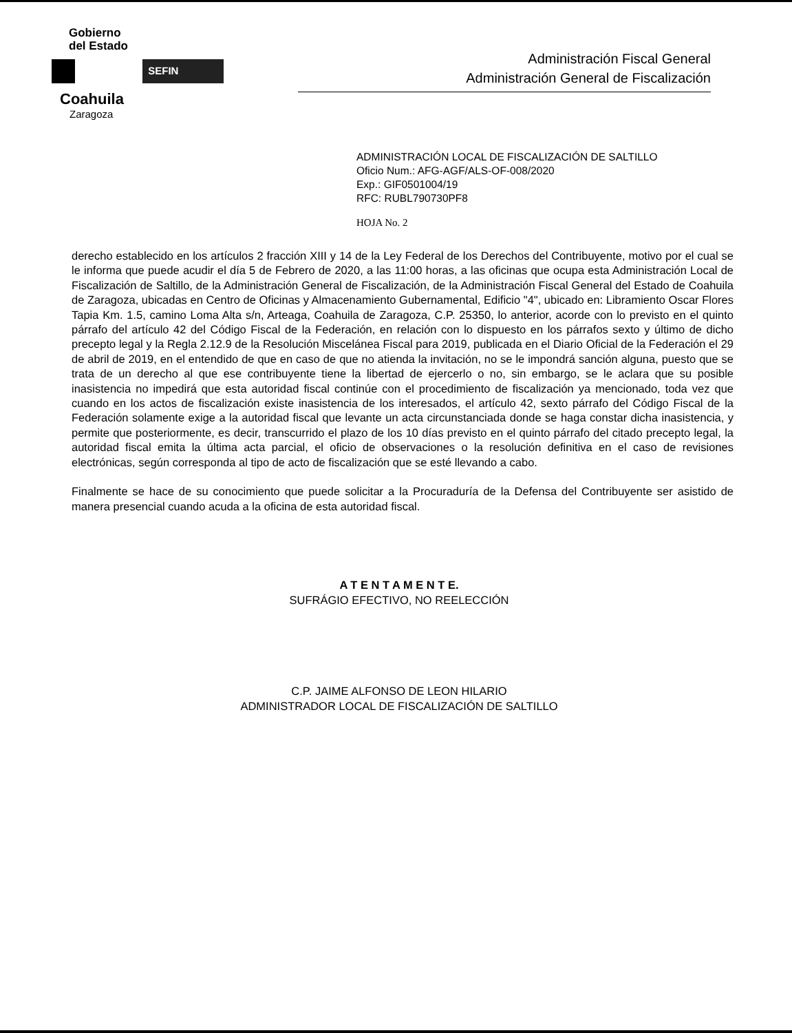Gobierno
del Estado
SEFIN
Coahuila
Zaragoza
Administración Fiscal General
Administración General de Fiscalización
ADMINISTRACIÓN LOCAL DE FISCALIZACIÓN DE SALTILLO
Oficio Num.: AFG-AGF/ALS-OF-008/2020
Exp.: GIF0501004/19
RFC: RUBL790730PF8
HOJA No. 2
derecho establecido en los artículos 2 fracción XIII y 14 de la Ley Federal de los Derechos del Contribuyente, motivo por el cual se le informa que puede acudir el día 5 de Febrero de 2020, a las 11:00 horas, a las oficinas que ocupa esta Administración Local de Fiscalización de Saltillo, de la Administración General de Fiscalización, de la Administración Fiscal General del Estado de Coahuila de Zaragoza, ubicadas en Centro de Oficinas y Almacenamiento Gubernamental, Edificio "4", ubicado en: Libramiento Oscar Flores Tapia Km. 1.5, camino Loma Alta s/n, Arteaga, Coahuila de Zaragoza, C.P. 25350, lo anterior, acorde con lo previsto en el quinto párrafo del artículo 42 del Código Fiscal de la Federación, en relación con lo dispuesto en los párrafos sexto y último de dicho precepto legal y la Regla 2.12.9 de la Resolución Miscelánea Fiscal para 2019, publicada en el Diario Oficial de la Federación el 29 de abril de 2019, en el entendido de que en caso de que no atienda la invitación, no se le impondrá sanción alguna, puesto que se trata de un derecho al que ese contribuyente tiene la libertad de ejercerlo o no, sin embargo, se le aclara que su posible inasistencia no impedirá que esta autoridad fiscal continúe con el procedimiento de fiscalización ya mencionado, toda vez que cuando en los actos de fiscalización existe inasistencia de los interesados, el artículo 42, sexto párrafo del Código Fiscal de la Federación solamente exige a la autoridad fiscal que levante un acta circunstanciada donde se haga constar dicha inasistencia, y permite que posteriormente, es decir, transcurrido el plazo de los 10 días previsto en el quinto párrafo del citado precepto legal, la autoridad fiscal emita la última acta parcial, el oficio de observaciones o la resolución definitiva en el caso de revisiones electrónicas, según corresponda al tipo de acto de fiscalización que se esté llevando a cabo.
Finalmente se hace de su conocimiento que puede solicitar a la Procuraduría de la Defensa del Contribuyente ser asistido de manera presencial cuando acuda a la oficina de esta autoridad fiscal.
A T E N T A M E N T E.
SUFRÁGIO EFECTIVO, NO REELECCIÓN
C.P. JAIME ALFONSO DE LEON HILARIO
ADMINISTRADOR LOCAL DE FISCALIZACIÓN DE SALTILLO